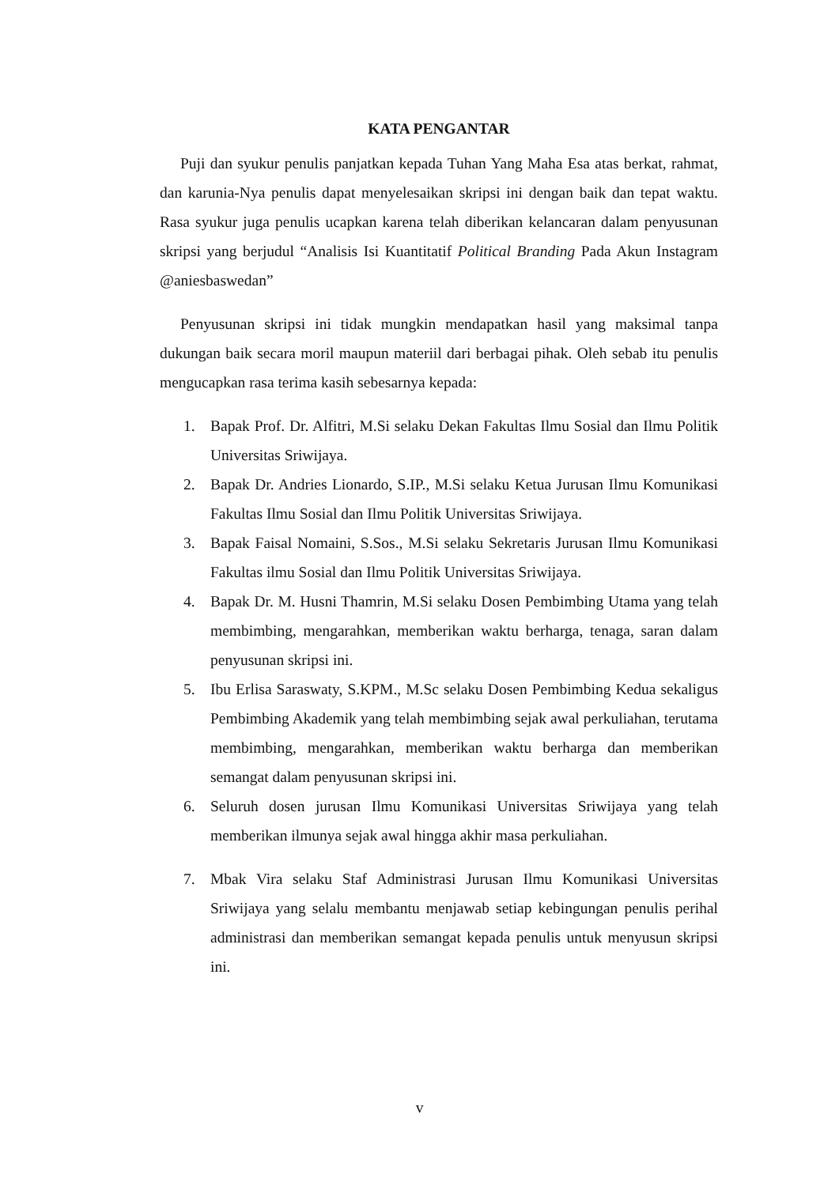KATA PENGANTAR
Puji dan syukur penulis panjatkan kepada Tuhan Yang Maha Esa atas berkat, rahmat, dan karunia-Nya penulis dapat menyelesaikan skripsi ini dengan baik dan tepat waktu. Rasa syukur juga penulis ucapkan karena telah diberikan kelancaran dalam penyusunan skripsi yang berjudul “Analisis Isi Kuantitatif Political Branding Pada Akun Instagram @aniesbaswedan”
Penyusunan skripsi ini tidak mungkin mendapatkan hasil yang maksimal tanpa dukungan baik secara moril maupun materiil dari berbagai pihak. Oleh sebab itu penulis mengucapkan rasa terima kasih sebesarnya kepada:
1. Bapak Prof. Dr. Alfitri, M.Si selaku Dekan Fakultas Ilmu Sosial dan Ilmu Politik Universitas Sriwijaya.
2. Bapak Dr. Andries Lionardo, S.IP., M.Si selaku Ketua Jurusan Ilmu Komunikasi Fakultas Ilmu Sosial dan Ilmu Politik Universitas Sriwijaya.
3. Bapak Faisal Nomaini, S.Sos., M.Si selaku Sekretaris Jurusan Ilmu Komunikasi Fakultas ilmu Sosial dan Ilmu Politik Universitas Sriwijaya.
4. Bapak Dr. M. Husni Thamrin, M.Si selaku Dosen Pembimbing Utama yang telah membimbing, mengarahkan, memberikan waktu berharga, tenaga, saran dalam penyusunan skripsi ini.
5. Ibu Erlisa Saraswaty, S.KPM., M.Sc selaku Dosen Pembimbing Kedua sekaligus Pembimbing Akademik yang telah membimbing sejak awal perkuliahan, terutama membimbing, mengarahkan, memberikan waktu berharga dan memberikan semangat dalam penyusunan skripsi ini.
6. Seluruh dosen jurusan Ilmu Komunikasi Universitas Sriwijaya yang telah memberikan ilmunya sejak awal hingga akhir masa perkuliahan.
7. Mbak Vira selaku Staf Administrasi Jurusan Ilmu Komunikasi Universitas Sriwijaya yang selalu membantu menjawab setiap kebingungan penulis perihal administrasi dan memberikan semangat kepada penulis untuk menyusun skripsi ini.
v